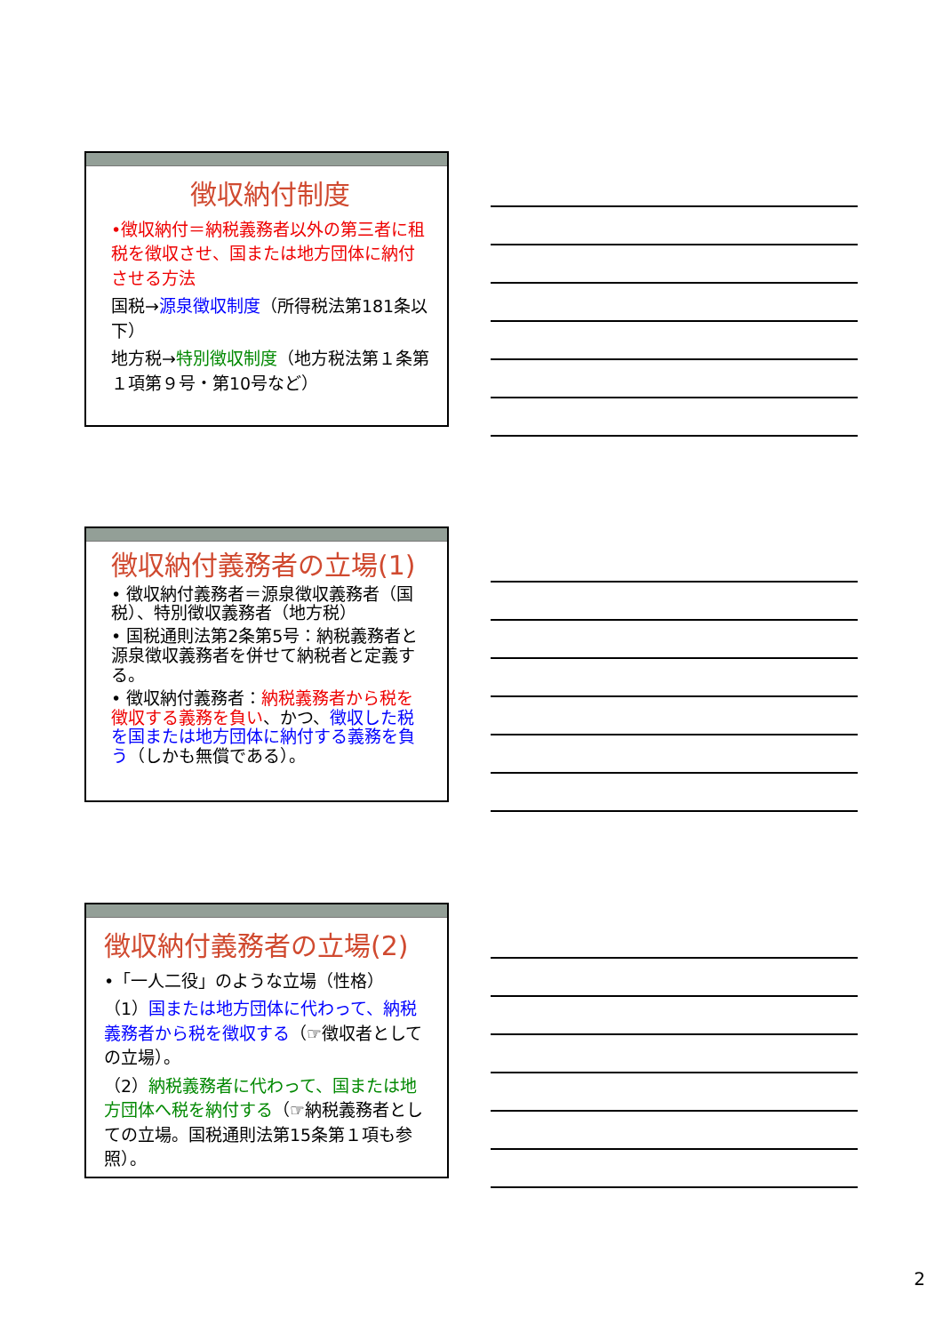徴収納付制度
•徴収納付＝納税義務者以外の第三者に租税を徴収させ、国または地方団体に納付させる方法
国税→源泉徴収制度（所得税法第181条以下）
地方税→特別徴収制度（地方税法第１条第１項第９号・第10号など）
徴収納付義務者の立場(1)
• 徴収納付義務者＝源泉徴収義務者（国税）、特別徴収義務者（地方税）
• 国税通則法第2条第5号：納税義務者と源泉徴収義務者を併せて納税者と定義する。
• 徴収納付義務者：納税義務者から税を徴収する義務を負い、かつ、徴収した税を国または地方団体に納付する義務を負う（しかも無償である）。
徴収納付義務者の立場(2)
•「一人二役」のような立場（性格）
（1）国または地方団体に代わって、納税義務者から税を徴収する（☞徴収者としての立場）。
（2）納税義務者に代わって、国または地方団体へ税を納付する（☞納税義務者としての立場。国税通則法第15条第１項も参照）。
2